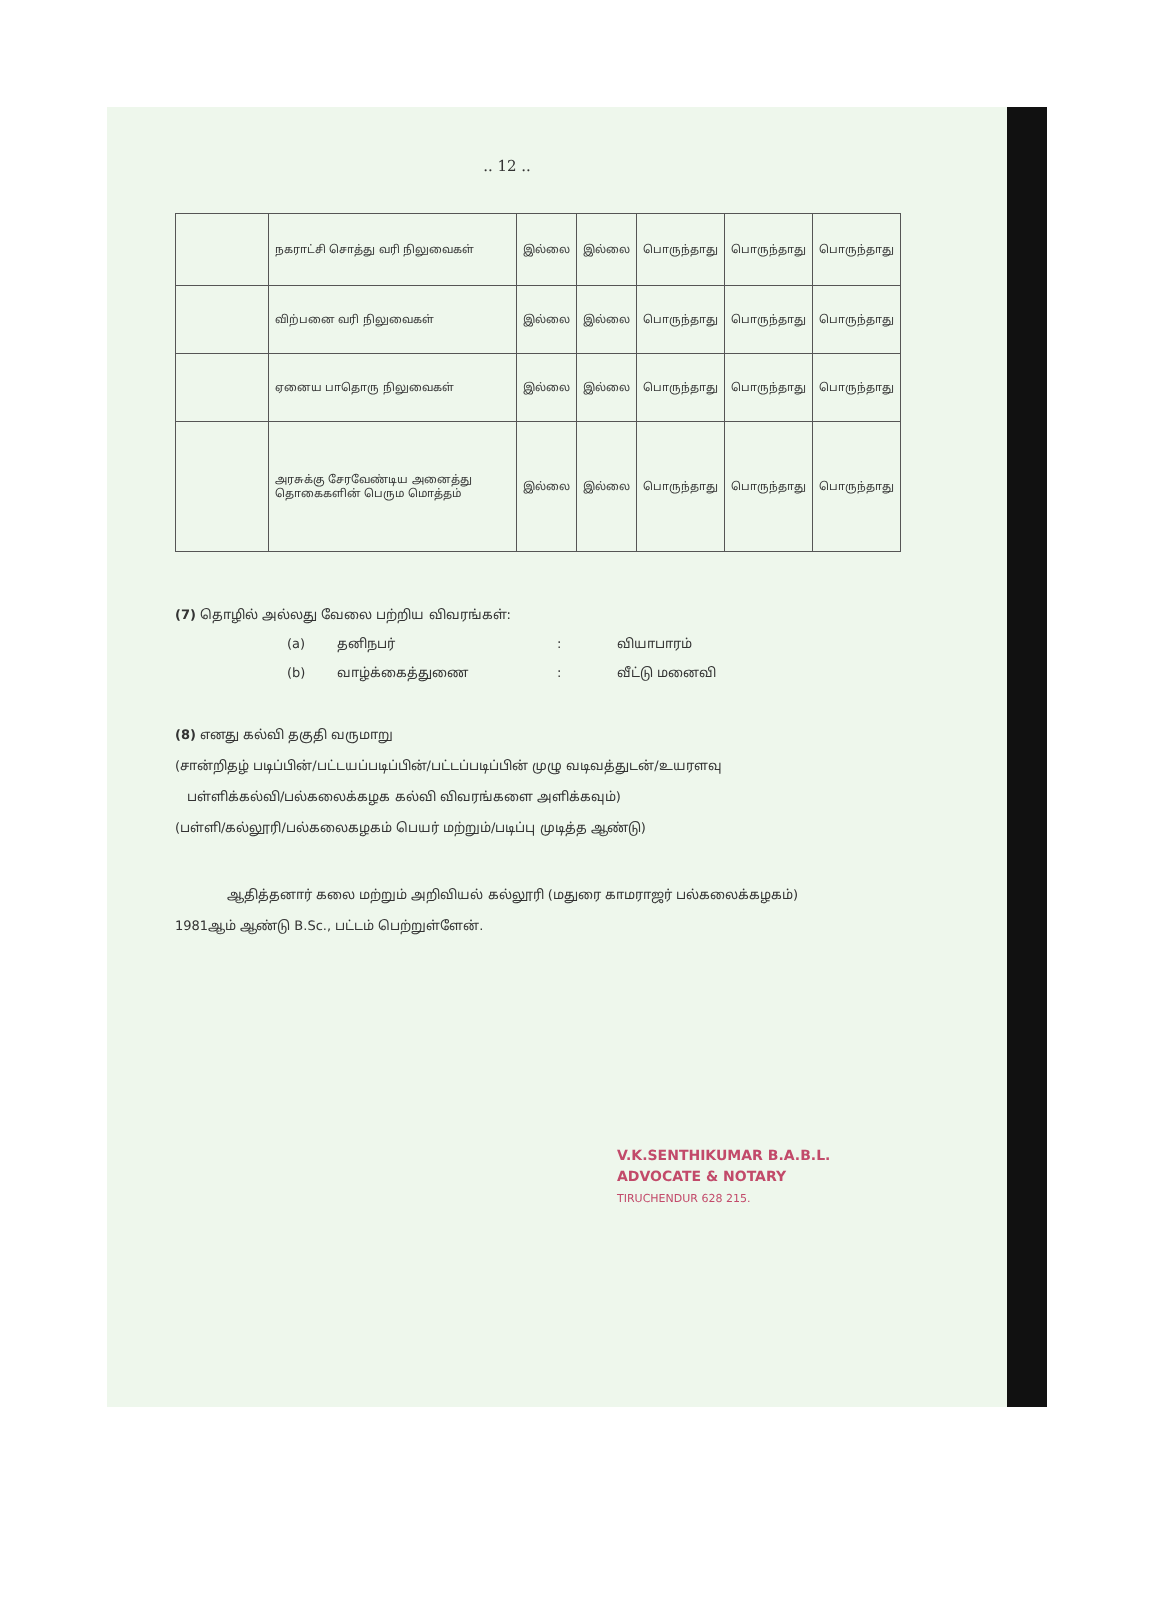.. 12 ..
| | நகராட்சி சொத்து வரி நிலுவைகள் | இல்லை | இல்லை | பொருந்தாது | பொருந்தாது | பொருந்தாது |
| | விற்பனை வரி நிலுவைகள் | இல்லை | இல்லை | பொருந்தாது | பொருந்தாது | பொருந்தாது |
| | ஏனைய பாதொரு நிலுவைகள் | இல்லை | இல்லை | பொருந்தாது | பொருந்தாது | பொருந்தாது |
| | அரசுக்கு சேரவேண்டிய அனைத்து தொகைகளின் பெரும மொத்தம் | இல்லை | இல்லை | பொருந்தாது | பொருந்தாது | பொருந்தாது |
(7) தொழில் அல்லது வேலை பற்றிய விவரங்கள்:
(a) தனிநபர்: வியாபாரம்
(b) வாழ்க்கைத்துணை: வீட்டு மனைவி
(8) எனது கல்வி தகுதி வருமாறு
(சான்றிதழ் படிப்பின்/பட்டயப்படிப்பின்/பட்டப்படிப்பின் முழு வடிவத்துடன்/உயரளவு
பள்ளிக்கல்வி/பல்கலைக்கழக கல்வி விவரங்களை அளிக்கவும்)
(பள்ளி/கல்லூரி/பல்கலைகழகம் பெயர் மற்றும்/படிப்பு முடித்த ஆண்டு)
ஆதித்தனார் கலை மற்றும் அறிவியல் கல்லூரி (மதுரை காமராஜர் பல்கலைக்கழகம்)
1981ஆம் ஆண்டு B.Sc., பட்டம் பெற்றுள்ளேன்.
V.K.SENTHIKUMAR B.A.B.L.
ADVOCATE & NOTARY
TIRUCHENDUR 628 215.